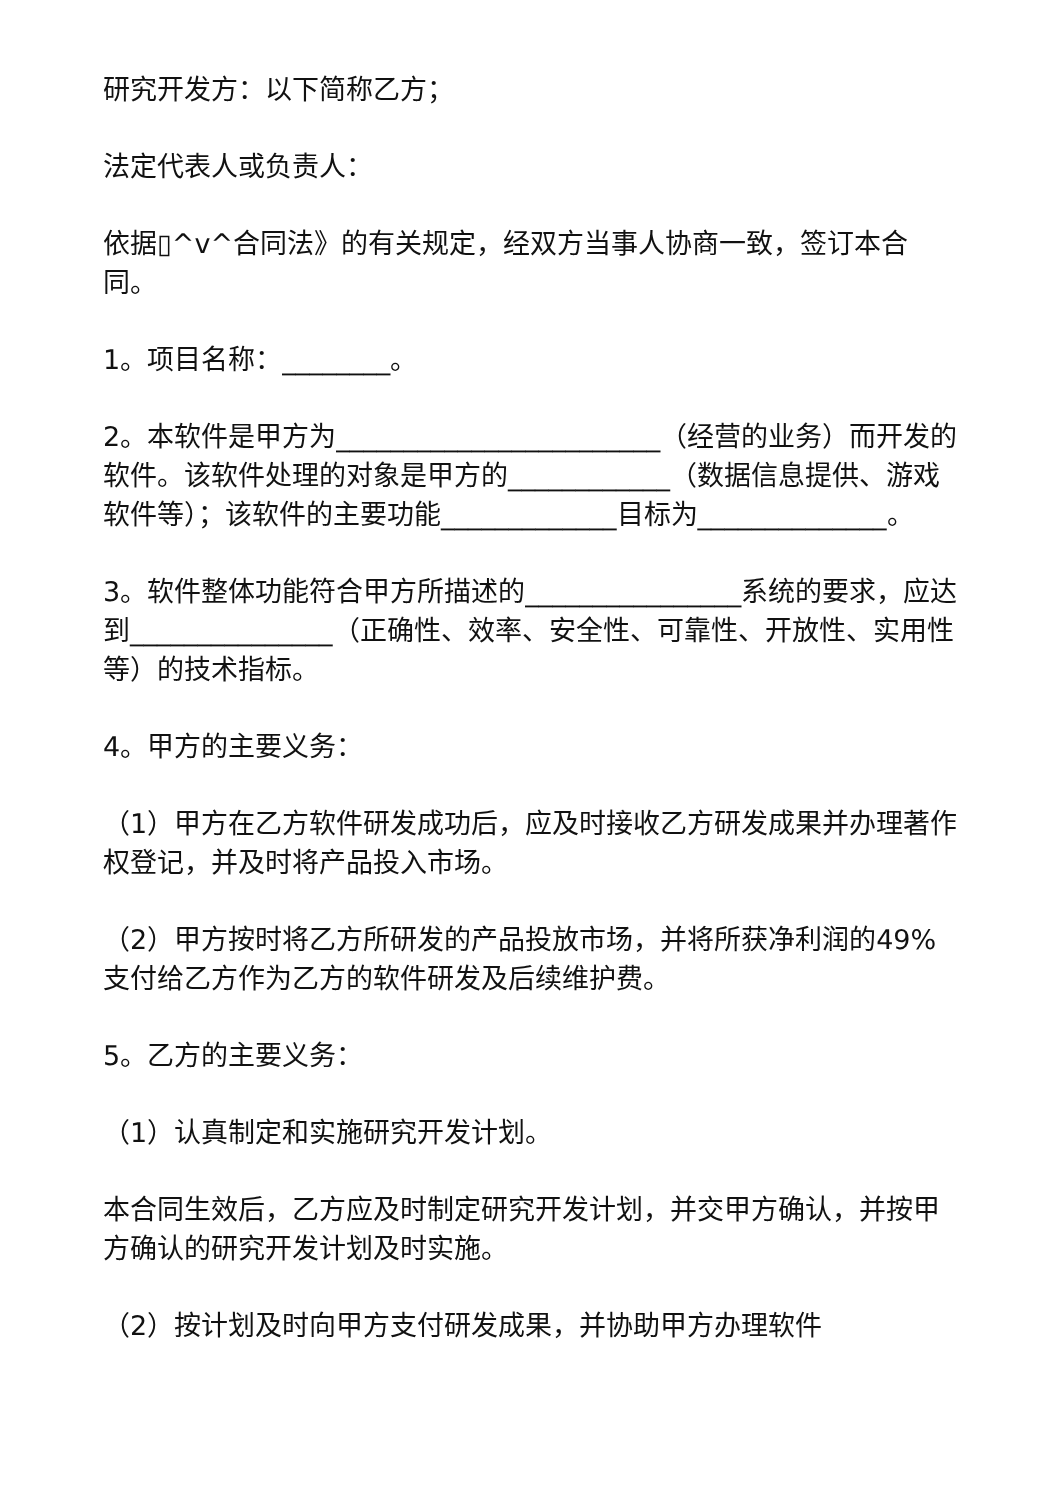研究开发方：以下简称乙方；
法定代表人或负责人：
依据▯^v^合同法》的有关规定，经双方当事人协商一致，签订本合同。
1。项目名称：________。
2。本软件是甲方为________________________（经营的业务）而开发的软件。该软件处理的对象是甲方的____________（数据信息提供、游戏软件等）；该软件的主要功能_____________目标为______________。
3。软件整体功能符合甲方所描述的________________系统的要求，应达到_______________（正确性、效率、安全性、可靠性、开放性、实用性等）的技术指标。
4。甲方的主要义务：
（1）甲方在乙方软件研发成功后，应及时接收乙方研发成果并办理著作权登记，并及时将产品投入市场。
（2）甲方按时将乙方所研发的产品投放市场，并将所获净利润的49%支付给乙方作为乙方的软件研发及后续维护费。
5。乙方的主要义务：
（1）认真制定和实施研究开发计划。
本合同生效后，乙方应及时制定研究开发计划，并交甲方确认，并按甲方确认的研究开发计划及时实施。
（2）按计划及时向甲方支付研发成果，并协助甲方办理软件